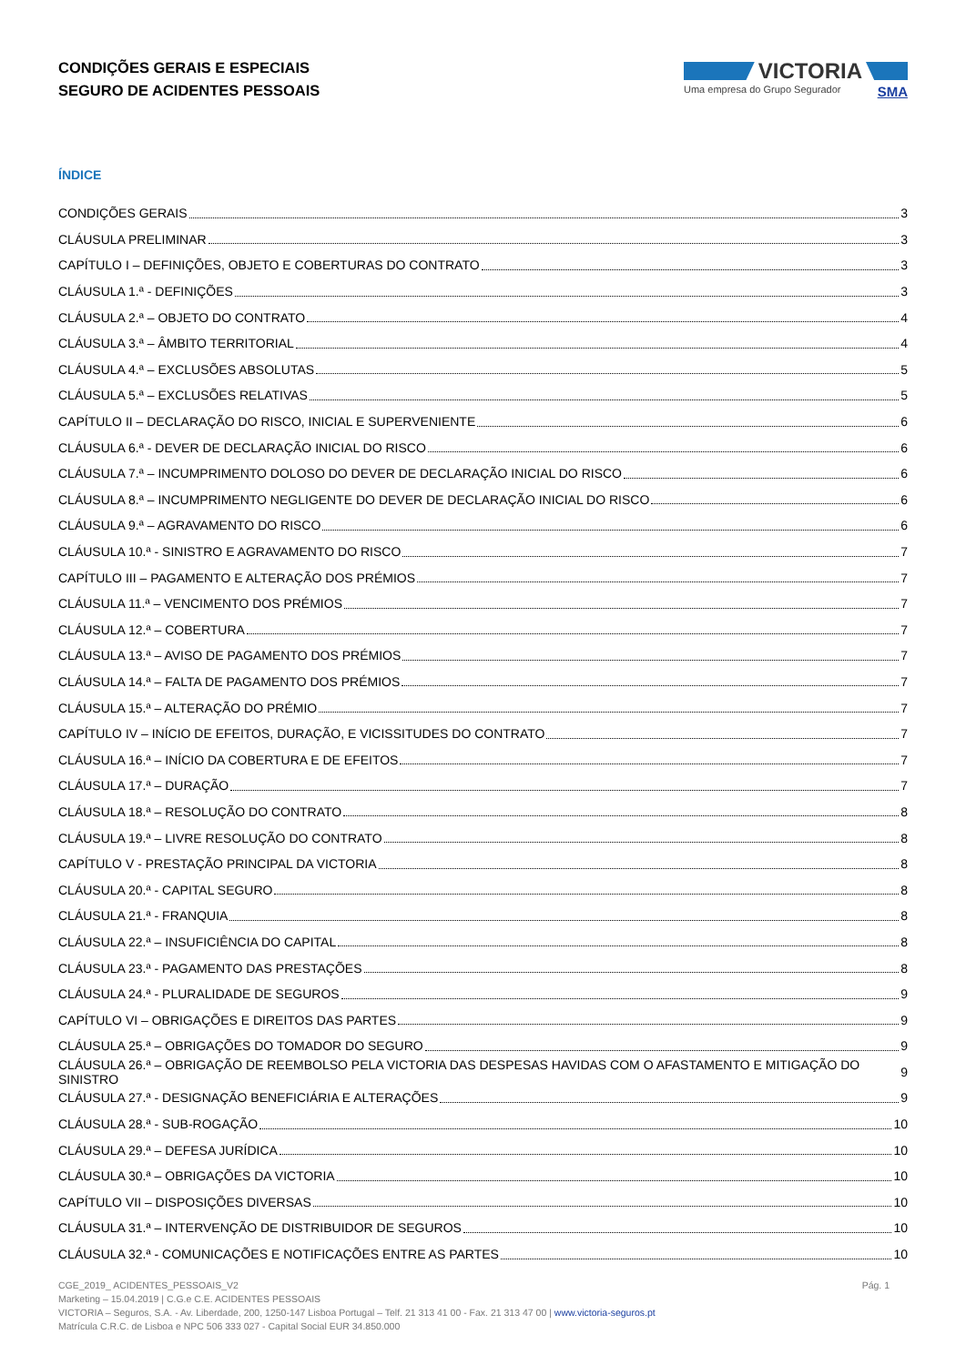CONDIÇÕES GERAIS E ESPECIAIS
SEGURO DE ACIDENTES PESSOAIS
VICTORIA
Uma empresa do Grupo Segurador SMA
ÍNDICE
CONDIÇÕES GERAIS 3
CLÁUSULA PRELIMINAR 3
CAPÍTULO I – DEFINIÇÕES, OBJETO E COBERTURAS DO CONTRATO 3
CLÁUSULA 1.ª - DEFINIÇÕES 3
CLÁUSULA 2.ª – OBJETO DO CONTRATO 4
CLÁUSULA 3.ª – ÂMBITO TERRITORIAL 4
CLÁUSULA 4.ª – EXCLUSÕES ABSOLUTAS 5
CLÁUSULA 5.ª – EXCLUSÕES RELATIVAS 5
CAPÍTULO II – DECLARAÇÃO DO RISCO, INICIAL E SUPERVENIENTE 6
CLÁUSULA 6.ª - DEVER DE DECLARAÇÃO INICIAL DO RISCO 6
CLÁUSULA 7.ª – INCUMPRIMENTO DOLOSO DO DEVER DE DECLARAÇÃO INICIAL DO RISCO 6
CLÁUSULA 8.ª – INCUMPRIMENTO NEGLIGENTE DO DEVER DE DECLARAÇÃO INICIAL DO RISCO 6
CLÁUSULA 9.ª – AGRAVAMENTO DO RISCO 6
CLÁUSULA 10.ª - SINISTRO E AGRAVAMENTO DO RISCO 7
CAPÍTULO III – PAGAMENTO E ALTERAÇÃO DOS PRÉMIOS 7
CLÁUSULA 11.ª – VENCIMENTO DOS PRÉMIOS 7
CLÁUSULA 12.ª – COBERTURA 7
CLÁUSULA 13.ª – AVISO DE PAGAMENTO DOS PRÉMIOS 7
CLÁUSULA 14.ª – FALTA DE PAGAMENTO DOS PRÉMIOS 7
CLÁUSULA 15.ª – ALTERAÇÃO DO PRÉMIO 7
CAPÍTULO IV – INÍCIO DE EFEITOS, DURAÇÃO, E VICISSITUDES DO CONTRATO 7
CLÁUSULA 16.ª – INÍCIO DA COBERTURA E DE EFEITOS 7
CLÁUSULA 17.ª – DURAÇÃO 7
CLÁUSULA 18.ª – RESOLUÇÃO DO CONTRATO 8
CLÁUSULA 19.ª – LIVRE RESOLUÇÃO DO CONTRATO 8
CAPÍTULO V - PRESTAÇÃO PRINCIPAL DA VICTORIA 8
CLÁUSULA 20.ª - CAPITAL SEGURO 8
CLÁUSULA 21.ª - FRANQUIA 8
CLÁUSULA 22.ª – INSUFICIÊNCIA DO CAPITAL 8
CLÁUSULA 23.ª - PAGAMENTO DAS PRESTAÇÕES 8
CLÁUSULA 24.ª - PLURALIDADE DE SEGUROS 9
CAPÍTULO VI – OBRIGAÇÕES E DIREITOS DAS PARTES 9
CLÁUSULA 25.ª – OBRIGAÇÕES DO TOMADOR DO SEGURO 9
CLÁUSULA 26.ª – OBRIGAÇÃO DE REEMBOLSO PELA VICTORIA DAS DESPESAS HAVIDAS COM O AFASTAMENTO E MITIGAÇÃO DO SINISTRO 9
CLÁUSULA 27.ª - DESIGNAÇÃO BENEFICIÁRIA E ALTERAÇÕES 9
CLÁUSULA 28.ª - SUB-ROGAÇÃO 10
CLÁUSULA 29.ª – DEFESA JURÍDICA 10
CLÁUSULA 30.ª – OBRIGAÇÕES DA VICTORIA 10
CAPÍTULO VII – DISPOSIÇÕES DIVERSAS 10
CLÁUSULA 31.ª – INTERVENÇÃO DE DISTRIBUIDOR DE SEGUROS 10
CLÁUSULA 32.ª - COMUNICAÇÕES E NOTIFICAÇÕES ENTRE AS PARTES 10
CGE_2019_ ACIDENTES_PESSOAIS_V2
Pág. 1
Marketing – 15.04.2019 | C.G.e C.E. ACIDENTES PESSOAIS
VICTORIA – Seguros, S.A. - Av. Liberdade, 200, 1250-147 Lisboa Portugal – Telf. 21 313 41 00 - Fax. 21 313 47 00 | www.victoria-seguros.pt
Matrícula C.R.C. de Lisboa e NPC 506 333 027 - Capital Social EUR 34.850.000